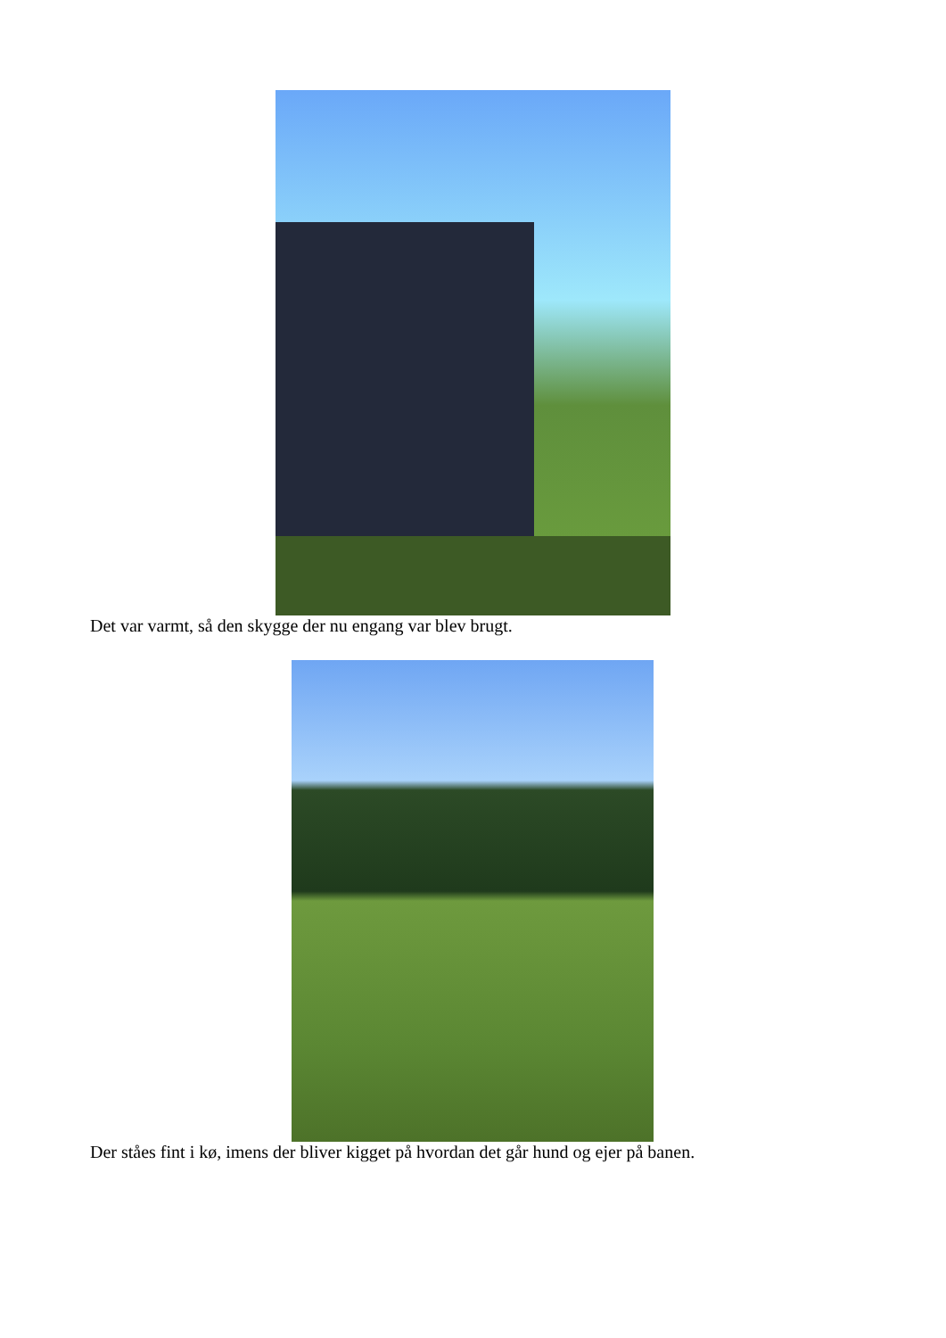Det var varmt, så den skygge der nu engang var blev brugt.
Der ståes fint i kø, imens der bliver kigget på hvordan det går hund og ejer på banen.